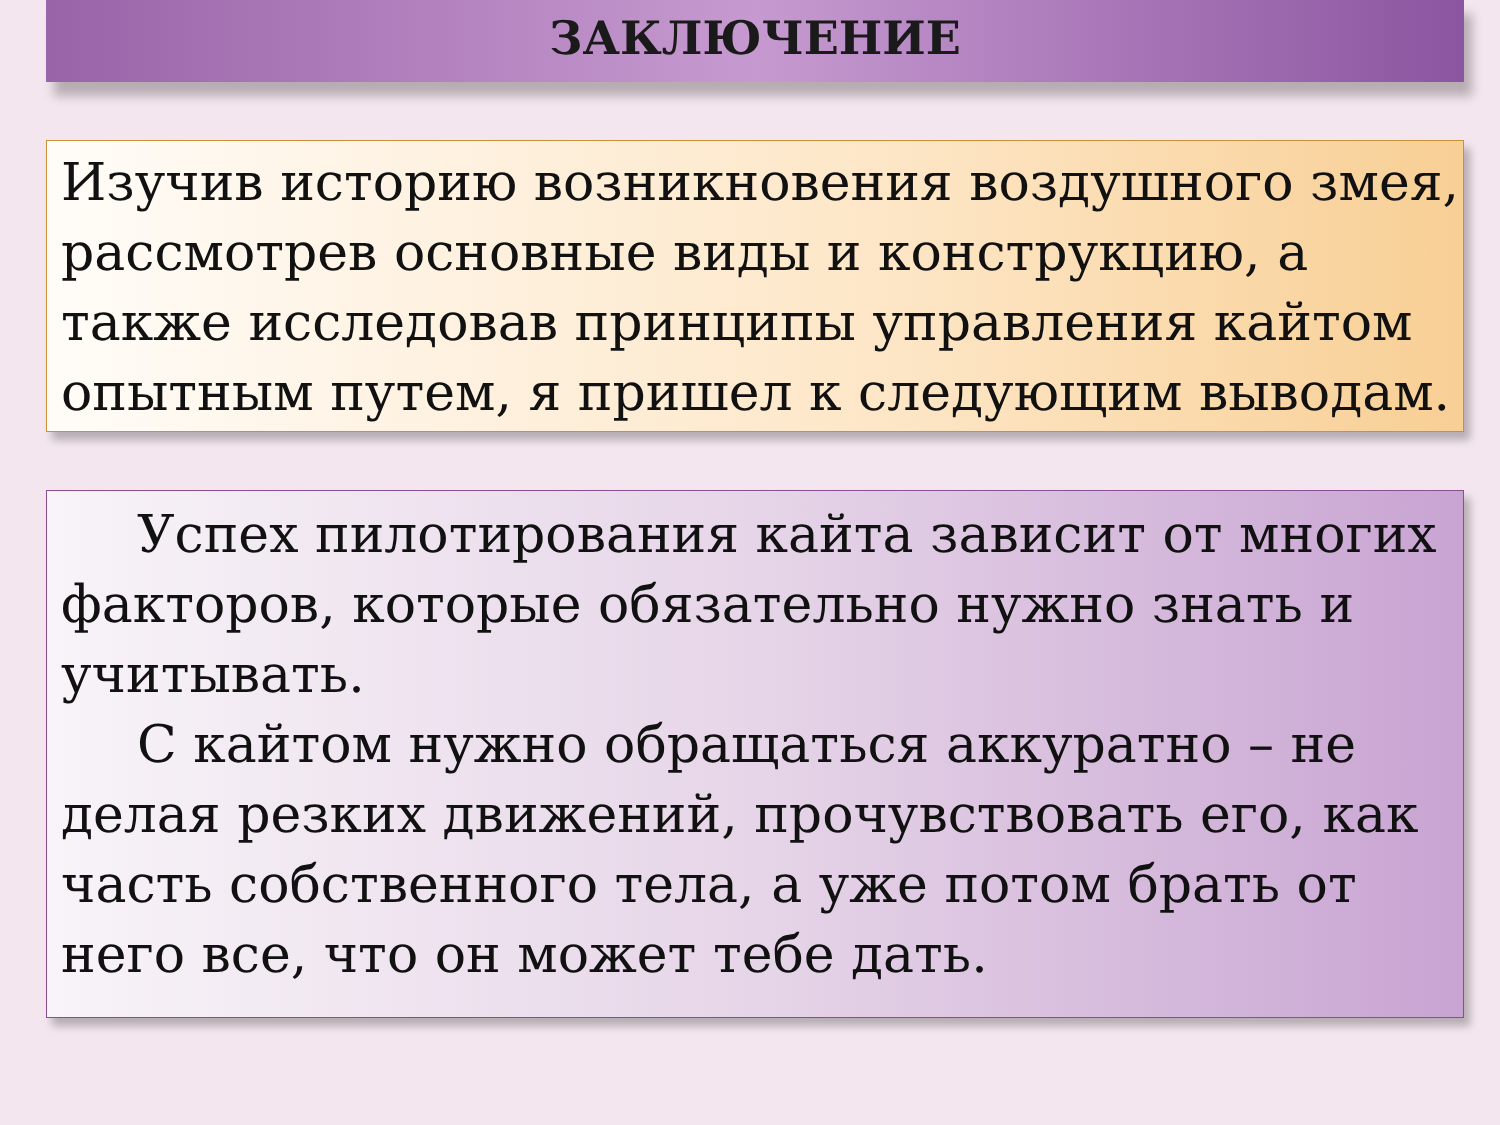ЗАКЛЮЧЕНИЕ
Изучив историю возникновения воздушного змея,
рассмотрев основные виды и конструкцию, а
также исследовав принципы управления кайтом
опытным путем, я пришел к следующим выводам.
Успех пилотирования кайта зависит от многих факторов, которые обязательно нужно знать и учитывать.
С кайтом нужно обращаться аккуратно – не делая резких движений, прочувствовать его, как часть собственного тела, а уже потом брать от него все, что он может тебе дать.